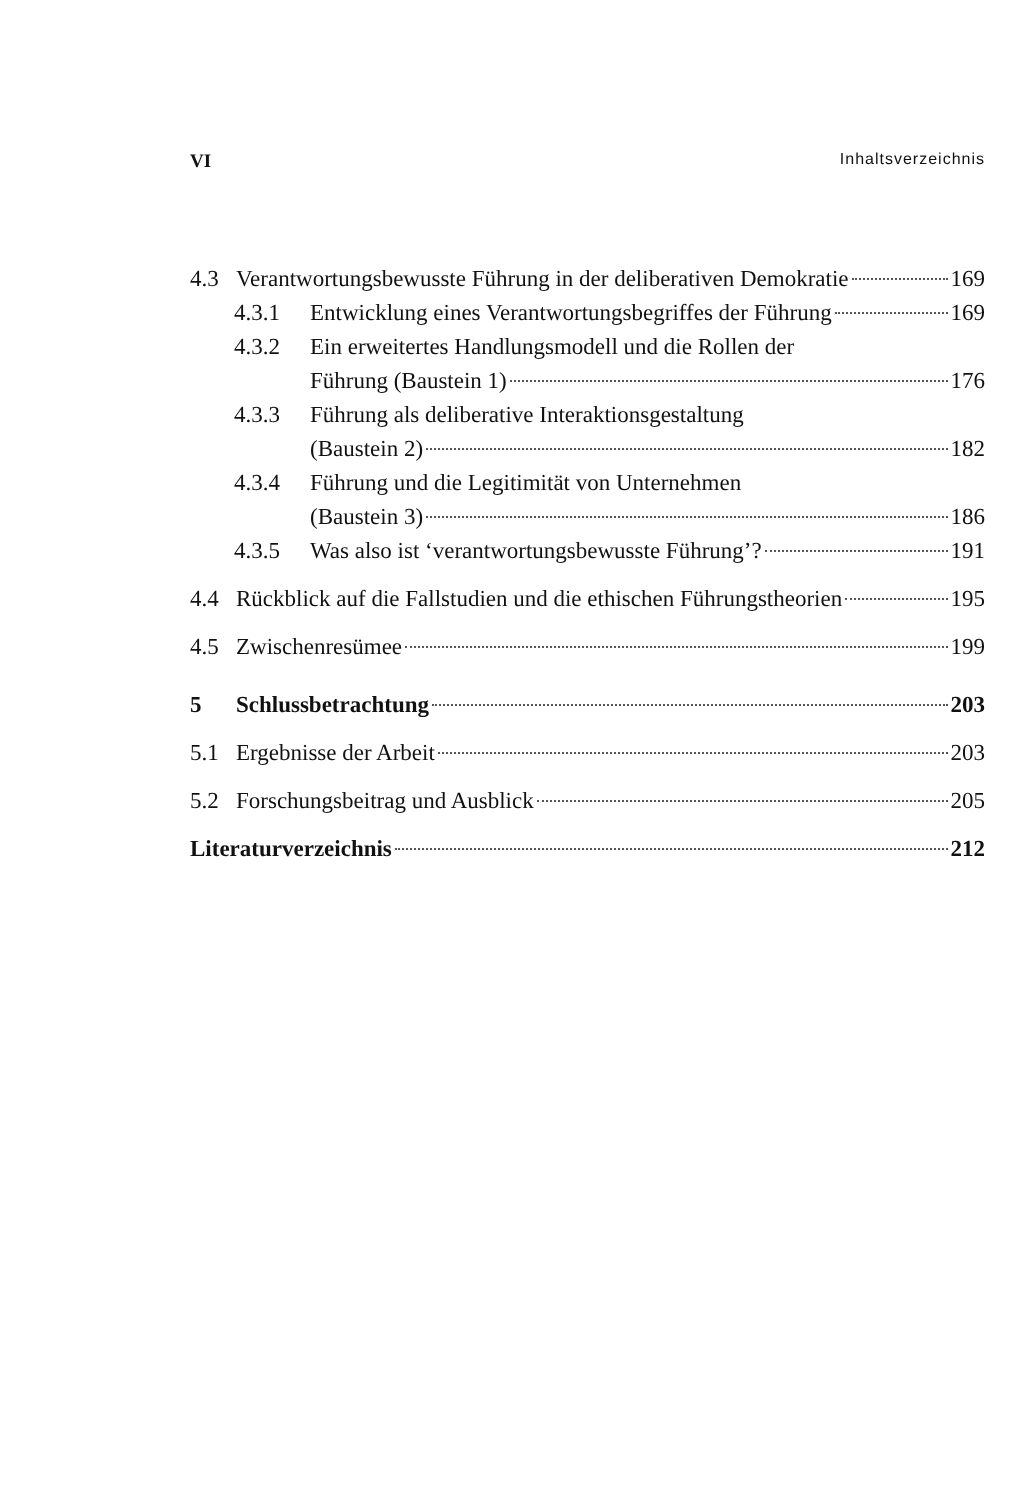VI Inhaltsverzeichnis
4.3 Verantwortungsbewusste Führung in der deliberativen Demokratie 169
4.3.1 Entwicklung eines Verantwortungsbegriffes der Führung 169
4.3.2 Ein erweitertes Handlungsmodell und die Rollen der
Führung (Baustein 1) 176
4.3.3 Führung als deliberative Interaktionsgestaltung
(Baustein 2) 182
4.3.4 Führung und die Legitimität von Unternehmen
(Baustein 3) 186
4.3.5 Was also ist ‘verantwortungsbewusste Führung’? 191
4.4 Rückblick auf die Fallstudien und die ethischen Führungstheorien 195
4.5 Zwischenresümee 199
5 Schlussbetrachtung 203
5.1 Ergebnisse der Arbeit 203
5.2 Forschungsbeitrag und Ausblick 205
Literaturverzeichnis 212